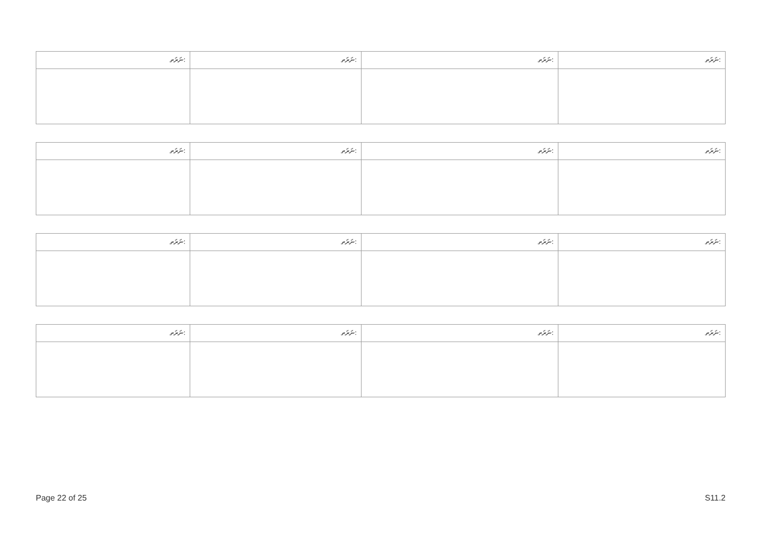| ނަރަތ: | ނަރަތ: | ނަރަތ: | ނަރަތ: |
| ނަރަތ: | ނަރަތ: | ނަރަތ: | ނަރަތ: |
| ނަރަތ: | ނަރަތ: | ނަރަތ: | ނަރަތ: |
| ނަރަތ: | ނަރަތ: | ނަރަތ: | ނަރަތ: |
Page 22 of 25 S11.2